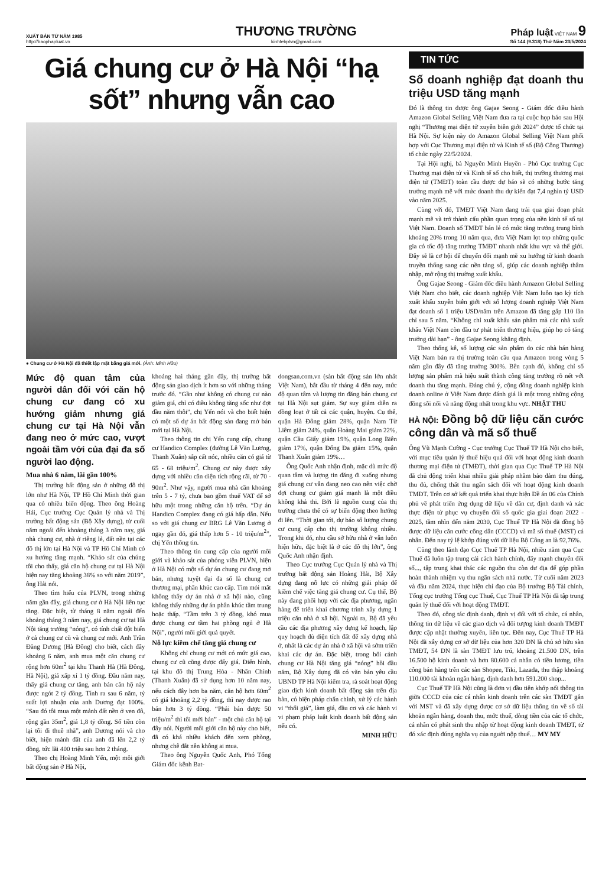XUẤT BẢN TỪ NĂM 1985
http://baophapluat.vn
THƯƠNG TRƯỜNG
kinhtebplvn@gmail.com
Pháp luật VIỆT NAM 9
Số 144 (9.318) Thứ Năm 23/5/2024
Giá chung cư ở Hà Nội “hạ sốt” nhưng vẫn cao
● Chung cư ở Hà Nội đã thiết lập mặt bằng giá mới. (Ảnh: Minh Hữu)
Mức độ quan tâm của người dân đối với căn hộ chung cư đang có xu hướng giảm nhưng giá chung cư tại Hà Nội vẫn đang neo ở mức cao, vượt ngoài tầm với của đại đa số người lao động.
Mua nhà 6 năm, lãi gần 100%
Thị trường bất động sản ở những đô thị lớn như Hà Nội, TP Hồ Chí Minh thời gian qua có nhiều biến động. Theo ông Hoàng Hải, Cục trưởng Cục Quản lý nhà và Thị trường bất động sản (Bộ Xây dựng), từ cuối năm ngoái đến khoảng tháng 3 năm nay, giá nhà chung cư, nhà ở riêng lẻ, đất nền tại các đô thị lớn tại Hà Nội và TP Hồ Chí Minh có xu hướng tăng mạnh. “Khảo sát của chúng tôi cho thấy, giá căn hộ chung cư tại Hà Nội hiện nay tăng khoảng 38% so với năm 2019”, ông Hải nói.
Theo tìm hiểu của PLVN, trong những năm gần đây, giá chung cư ở Hà Nội liên tục tăng. Đặc biệt, từ tháng 8 năm ngoái đến khoảng tháng 3 năm nay, giá chung cư tại Hà Nội tăng trưởng “nóng”, có tính chất đột biến ở cả chung cư cũ và chung cư mới. Anh Trần Đăng Dương (Hà Đông) cho biết, cách đây khoảng 6 năm, anh mua một căn chung cư rộng hơn 60m<sup>2</sup> tại khu Thanh Hà (Hà Đông, Hà Nội), giá xấp xỉ 1 tỷ đồng. Đầu năm nay, thấy giá chung cư tăng, anh bán căn hộ này được ngót 2 tỷ đồng. Tính ra sau 6 năm, tỷ suất lợi nhuận của anh Dương đạt 100%. “Sau đó tôi mua một mảnh đất nền ở ven đô, rộng gần 35m<sup>2</sup>, giá 1,8 tỷ đồng. Số tiền còn lại tôi đi thuê nhà”, anh Dương nói và cho biết, hiện mảnh đất của anh đã lên 2,2 tỷ đồng, tức lãi 400 triệu sau hơn 2 tháng.
Theo chị Hoàng Minh Yến, một môi giới bất động sản ở Hà Nội,
khoảng hai tháng gần đây, thị trường bất động sản giao dịch ít hơn so với những tháng trước đó. “Gần như không có chung cư nào giảm giá, chỉ có điều không tăng sốc như đợt đầu năm thôi”, chị Yến nói và cho biết hiện có một số dự án bất động sản đang mở bán mới tại Hà Nội.
Theo thông tin chị Yến cung cấp, chung cư Handico Complex (đường Lê Văn Lương, Thanh Xuân) sắp cất nóc, nhiều căn có giá từ 65 - 68 triệu/m<sup>2</sup>. Chung cư này được xây dựng với nhiều căn diện tích rộng rãi, từ 70 - 90m<sup>2</sup>. Như vậy, người mua nhà cần khoảng trên 5 - 7 tỷ, chưa bao gồm thuế VAT để sở hữu một trong những căn hộ trên. “Dự án Handico Complex đang có giá hấp dẫn. Nếu so với giá chung cư BRG Lê Văn Lương ở ngay gần đó, giá thấp hơn 5 - 10 triệu/m<sup>2</sup>”, chị Yến thông tin.
Theo thông tin cung cấp của người môi giới và khảo sát của phóng viên PLVN, hiện ở Hà Nội có một số dự án chung cư đang mở bán, nhưng tuyệt đại đa số là chung cư thương mại, phân khúc cao cấp. Tìm mỏi mắt không thấy dự án nhà ở xã hội nào, cũng không thấy những dự án phân khúc tầm trung hoặc thấp. “Tầm trên 3 tỷ đồng, khó mua được chung cư tầm hai phòng ngủ ở Hà Nội”, người môi giới quả quyết.
Nỗ lực kiềm chế tăng giá chung cư
Không chỉ chung cư mới có mức giá cao, chung cư cũ cũng được đẩy giá. Điển hình, tại khu đô thị Trung Hòa - Nhân Chính (Thanh Xuân) đã sử dụng hơn 10 năm nay, nếu cách đây hơn ba năm, căn hộ hơn 60m<sup>2</sup> có giá khoảng 2,2 tỷ đồng, thì nay được rao bán hơn 3 tỷ đồng. “Phải bán được 50 triệu/m<sup>2</sup> thì tôi mới bán” - một chủ căn hộ tại đây nói. Người môi giới căn hộ này cho biết, đã có khá nhiều khách đến xem phòng, nhưng chê đắt nên không ai mua.
Theo ông Nguyễn Quốc Anh, Phó Tổng Giám đốc kênh Bat-
dongsan.com.vn (sàn bất động sản lớn nhất Việt Nam), bắt đầu từ tháng 4 đến nay, mức độ quan tâm và lượng tin đăng bán chung cư tại Hà Nội sụt giảm. Sự suy giảm diễn ra đồng loạt ở tất cả các quận, huyện. Cụ thể, quận Hà Đông giảm 28%, quận Nam Từ Liêm giảm 24%, quận Hoàng Mai giảm 22%, quận Cầu Giấy giảm 19%, quận Long Biên giảm 17%, quận Đống Đa giảm 15%, quận Thanh Xuân giảm 19%…
Ông Quốc Anh nhận định, mặc dù mức độ quan tâm và lượng tin đăng đi xuống nhưng giá chung cư vẫn đang neo cao nên việc chờ đợi chung cư giảm giá mạnh là một điều không khả thi. Bởi lẽ nguồn cung của thị trường chưa thể có sự biến động theo hướng đi lên. “Thời gian tới, dự báo số lượng chung cư cung cấp cho thị trường không nhiều. Trong khi đó, nhu cầu sở hữu nhà ở vẫn luôn hiện hữu, đặc biệt là ở các đô thị lớn”, ông Quốc Anh nhận định.
Theo Cục trưởng Cục Quản lý nhà và Thị trường bất động sản Hoàng Hải, Bộ Xây dựng đang nỗ lực có những giải pháp để kiềm chế việc tăng giá chung cư. Cụ thể, Bộ này đang phối hợp với các địa phương, ngân hàng để triển khai chương trình xây dựng 1 triệu căn nhà ở xã hội. Ngoài ra, Bộ đã yêu cầu các địa phương xây dựng kế hoạch, lập quy hoạch đủ diện tích đất để xây dựng nhà ở, nhất là các dự án nhà ở xã hội và sớm triển khai các dự án. Đặc biệt, trong bối cảnh chung cư Hà Nội tăng giá “nóng” hồi đầu năm, Bộ Xây dựng đã có văn bản yêu cầu UBND TP Hà Nội kiểm tra, rà soát hoạt động giao dịch kinh doanh bất động sản trên địa bàn, có biện pháp chấn chỉnh, xử lý các hành vi “thổi giá”, làm giá, đầu cơ và các hành vi vi phạm pháp luật kinh doanh bất động sản nếu có.
MINH HỮU
TIN TỨC
Số doanh nghiệp đạt doanh thu triệu USD tăng mạnh
Đó là thông tin được ông Gajae Seong - Giám đốc điều hành Amazon Global Selling Việt Nam đưa ra tại cuộc họp báo sau Hội nghị “Thương mại điện tử xuyên biên giới 2024” được tổ chức tại Hà Nội. Sự kiện này do Amazon Global Selling Việt Nam phối hợp với Cục Thương mại điện tử và Kinh tế số (Bộ Công Thương) tổ chức ngày 22/5/2024.
Tại Hội nghị, bà Nguyễn Minh Huyền - Phó Cục trưởng Cục Thương mại điện tử và Kinh tế số cho biết, thị trường thương mại điện tử (TMĐT) toàn cầu được dự báo sẽ có những bước tăng trưởng mạnh mẽ với mức doanh thu dự kiến đạt 7,4 nghìn tỷ USD vào năm 2025.
Cùng với đó, TMĐT Việt Nam đang trải qua giai đoạn phát mạnh mẽ và trở thành cấu phần quan trọng của nền kinh tế số tại Việt Nam. Doanh số TMĐT bán lẻ có mức tăng trưởng trung bình khoảng 20% trong 10 năm qua, đưa Việt Nam lọt top những quốc gia có tốc độ tăng trưởng TMĐT nhanh nhất khu vực và thế giới. Đây sẽ là cơ hội để chuyển đổi mạnh mẽ xu hướng từ kinh doanh truyền thống sang các nền tảng số, giúp các doanh nghiệp thâm nhập, mở rộng thị trường xuất khẩu.
Ông Gajae Seong - Giám đốc điều hành Amazon Global Selling Việt Nam cho biết, các doanh nghiệp Việt Nam luôn tạo kỳ tích xuất khẩu xuyên biên giới với số lượng doanh nghiệp Việt Nam đạt doanh số 1 triệu USD/năm trên Amazon đã tăng gấp 110 lần chỉ sau 5 năm. “Không chỉ xuất khẩu sản phẩm mà các nhà xuất khẩu Việt Nam còn đầu tư phát triển thương hiệu, giúp họ có tăng trưởng dài hạn” - ông Gajae Seong khẳng định.
Theo thống kê, số lượng các sản phẩm do các nhà bán hàng Việt Nam bán ra thị trường toàn cầu qua Amazon trong vòng 5 năm gần đây đã tăng trưởng 300%. Bên cạnh đó, không chỉ số lượng sản phẩm mà hiệu suất thành công tăng trưởng rõ nét với doanh thu tăng mạnh. Đáng chú ý, cộng đồng doanh nghiệp kinh doanh online ở Việt Nam được đánh giá là một trong những cộng đồng sôi nổi và năng động nhất trong khu vực. NHẬT THU
HÀ NỘI: Đồng bộ dữ liệu căn cước công dân và mã số thuế
Ông Vũ Mạnh Cường - Cục trưởng Cục Thuế TP Hà Nội cho biết, với mục tiêu quản lý thuế hiệu quả đối với hoạt động kinh doanh thương mại điện tử (TMĐT), thời gian qua Cục Thuế TP Hà Nội đã chủ động triển khai nhiều giải pháp nhằm bảo đảm thu đúng, thu đủ, chống thất thu ngân sách đối với hoạt động kinh doanh TMĐT. Trên cơ sở kết quả triển khai thực hiện Đề án 06 của Chính phủ về phát triển ứng dụng dữ liệu về dân cư, định danh và xác thực điện tử phục vụ chuyển đổi số quốc gia giai đoạn 2022 - 2025, tầm nhìn đến năm 2030, Cục Thuế TP Hà Nội đã đồng bộ được dữ liệu căn cước công dân (CCCD) và mã số thuế (MST) cá nhân. Đến nay tỷ lệ khớp đúng với dữ liệu Bộ Công an là 92,76%.
Cũng theo lãnh đạo Cục Thuế TP Hà Nội, nhiều năm qua Cục Thuế đã luôn tập trung cải cách hành chính, đẩy mạnh chuyển đổi số..., tập trung khai thác các nguồn thu còn dư địa để góp phần hoàn thành nhiệm vụ thu ngân sách nhà nước. Từ cuối năm 2023 và đầu năm 2024, thực hiện chỉ đạo của Bộ trưởng Bộ Tài chính, Tổng cục trưởng Tổng cục Thuế, Cục Thuế TP Hà Nội đã tập trung quản lý thuế đối với hoạt động TMĐT.
Theo đó, công tác định danh, định vị đối với tổ chức, cá nhân, thông tin dữ liệu về các giao dịch và đối tượng kinh doanh TMĐT được cập nhật thường xuyên, liên tục. Đến nay, Cục Thuế TP Hà Nội đã xây dựng cơ sở dữ liệu của hơn 320 DN là chủ sở hữu sàn TMĐT, 54 DN là sàn TMĐT lưu trú, khoảng 21.500 DN, trên 16.500 hộ kinh doanh và hơn 80.600 cá nhân có tiền lương, tiền công bán hàng trên các sàn Shopee, Tiki, Lazada, thu thập khoảng 110.000 tài khoản ngân hàng, định danh hơn 591.200 shop...
Cục Thuế TP Hà Nội cũng là đơn vị đầu tiên khớp nối thông tin giữa CCCD của các cá nhân kinh doanh trên các sàn TMĐT gắn với MST và đã xây dựng được cơ sở dữ liệu thông tin về số tài khoản ngân hàng, doanh thu, mức thuế, dòng tiền của các tổ chức, cá nhân có phát sinh thu nhập từ hoạt động kinh doanh TMĐT, từ đó xác định đúng nghĩa vụ của người nộp thuế… MY MY